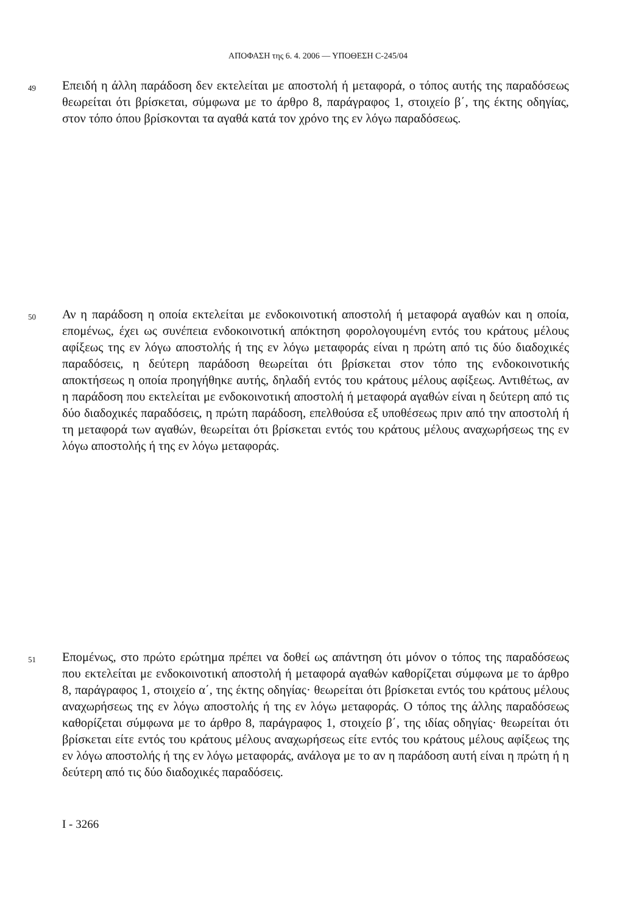ΑΠΟΦΑΣΗ της 6. 4. 2006 — ΥΠΟΘΕΣΗ C-245/04
49 Επειδή η άλλη παράδοση δεν εκτελείται με αποστολή ή μεταφορά, ο τόπος αυτής της παραδόσεως θεωρείται ότι βρίσκεται, σύμφωνα με το άρθρο 8, παράγραφος 1, στοιχείο β΄, της έκτης οδηγίας, στον τόπο όπου βρίσκονται τα αγαθά κατά τον χρόνο της εν λόγω παραδόσεως.
50 Αν η παράδοση η οποία εκτελείται με ενδοκοινοτική αποστολή ή μεταφορά αγαθών και η οποία, επομένως, έχει ως συνέπεια ενδοκοινοτική απόκτηση φορολογουμένη εντός του κράτους μέλους αφίξεως της εν λόγω αποστολής ή της εν λόγω μεταφοράς είναι η πρώτη από τις δύο διαδοχικές παραδόσεις, η δεύτερη παράδοση θεωρείται ότι βρίσκεται στον τόπο της ενδοκοινοτικής αποκτήσεως η οποία προηγήθηκε αυτής, δηλαδή εντός του κράτους μέλους αφίξεως. Αντιθέτως, αν η παράδοση που εκτελείται με ενδοκοινοτική αποστολή ή μεταφορά αγαθών είναι η δεύτερη από τις δύο διαδοχικές παραδόσεις, η πρώτη παράδοση, επελθούσα εξ υποθέσεως πριν από την αποστολή ή τη μεταφορά των αγαθών, θεωρείται ότι βρίσκεται εντός του κράτους μέλους αναχωρήσεως της εν λόγω αποστολής ή της εν λόγω μεταφοράς.
51 Επομένως, στο πρώτο ερώτημα πρέπει να δοθεί ως απάντηση ότι μόνον ο τόπος της παραδόσεως που εκτελείται με ενδοκοινοτική αποστολή ή μεταφορά αγαθών καθορίζεται σύμφωνα με το άρθρο 8, παράγραφος 1, στοιχείο α΄, της έκτης οδηγίας· θεωρείται ότι βρίσκεται εντός του κράτους μέλους αναχωρήσεως της εν λόγω αποστολής ή της εν λόγω μεταφοράς. Ο τόπος της άλλης παραδόσεως καθορίζεται σύμφωνα με το άρθρο 8, παράγραφος 1, στοιχείο β΄, της ιδίας οδηγίας· θεωρείται ότι βρίσκεται είτε εντός του κράτους μέλους αναχωρήσεως είτε εντός του κράτους μέλους αφίξεως της εν λόγω αποστολής ή της εν λόγω μεταφοράς, ανάλογα με το αν η παράδοση αυτή είναι η πρώτη ή η δεύτερη από τις δύο διαδοχικές παραδόσεις.
I - 3266